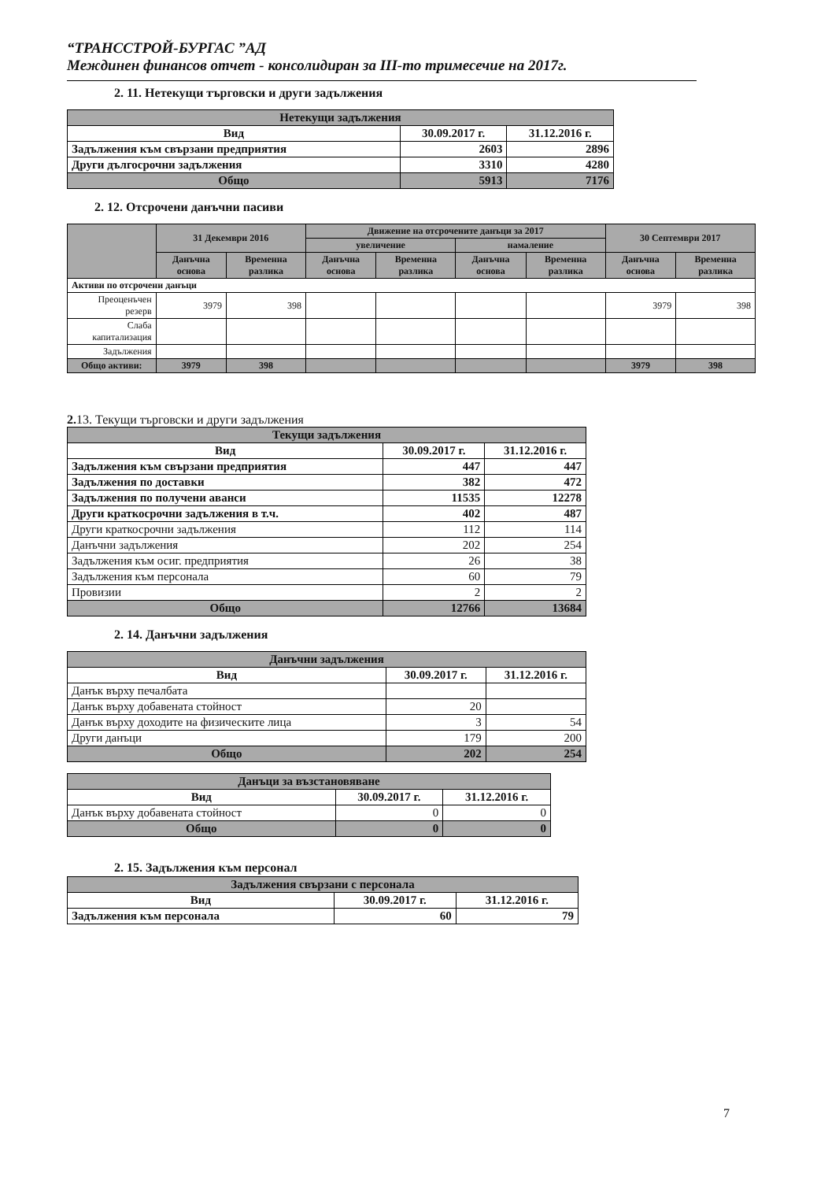“ТРАНССТРОЙ-БУРГАС ”АД
Междинен финансов отчет - консолидиран за III-то тримесечие на 2017г.
2. 11. Нетекущи търговски и други задължения
| Нетекущи задължения | | |
| --- | --- | --- |
| Вид | 30.09.2017 г. | 31.12.2016 г. |
| Задължения към свързани предприятия | 2603 | 2896 |
| Други дългосрочни задължения | 3310 | 4280 |
| Общо | 5913 | 7176 |
2. 12. Отсрочени данъчни пасиви
| | 31 Декември 2016 | | Движение на отсрочените данъци за 2017 | | | | 30 Септември 2017 | |
| | | | увеличение | | намаление | | | |
| | Данъчна основа | Временна разлика | Данъчна основа | Временна разлика | Данъчна основа | Временна разлика | Данъчна основа | Временна разлика |
| Активи по отсрочени данъци | | | | | | | | |
| Преоценъчен резерв | 3979 | 398 | | | | | 3979 | 398 |
| Слаба капитализация | | | | | | | | |
| Задължения | | | | | | | | |
| Общо активи: | 3979 | 398 | | | | | 3979 | 398 |
2. 13. Текущи търговски и други задължения
| Текущи задължения | | |
| --- | --- | --- |
| Вид | 30.09.2017 г. | 31.12.2016 г. |
| Задължения към свързани предприятия | 447 | 447 |
| Задължения по доставки | 382 | 472 |
| Задължения по получени аванси | 11535 | 12278 |
| Други краткосрочни задължения в т.ч. | 402 | 487 |
| Други краткосрочни задължения | 112 | 114 |
| Данъчни задължения | 202 | 254 |
| Задължения към осиг. предприятия | 26 | 38 |
| Задължения към персонала | 60 | 79 |
| Провизии | 2 | 2 |
| Общо | 12766 | 13684 |
2. 14. Данъчни задължения
| Данъчни задължения | | |
| --- | --- | --- |
| Вид | 30.09.2017 г. | 31.12.2016 г. |
| Данък върху печалбата | | |
| Данък върху добавената стойност | 20 | |
| Данък върху доходите на физическите лица | 3 | 54 |
| Други данъци | 179 | 200 |
| Общо | 202 | 254 |
| Данъци за възстановяване | | |
| --- | --- | --- |
| Вид | 30.09.2017 г. | 31.12.2016 г. |
| Данък върху добавената стойност | 0 | 0 |
| Общо | 0 | 0 |
2. 15. Задължения към персонал
| Задължения свързани с персонала | | |
| --- | --- | --- |
| Вид | 30.09.2017 г. | 31.12.2016 г. |
| Задължения към персонала | 60 | 79 |
7